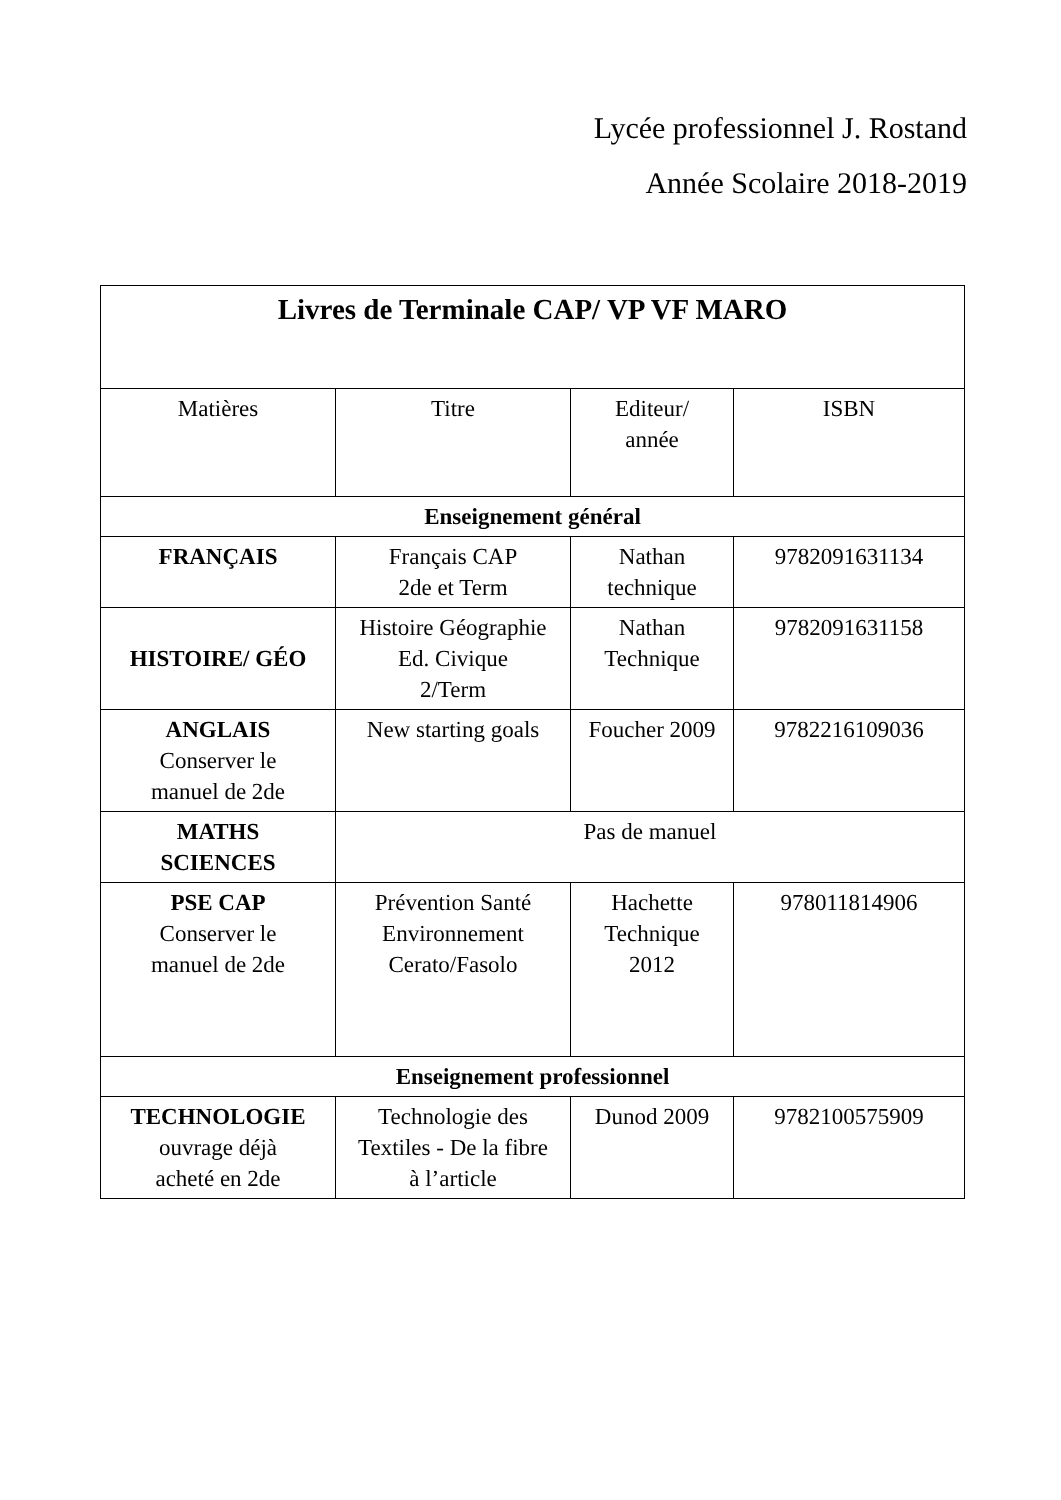Lycée professionnel J. Rostand
Année Scolaire 2018-2019
| Livres de Terminale CAP/ VP VF MARO | | | |
| --- | --- | --- | --- |
| Matières | Titre | Editeur/ année | ISBN |
| Enseignement général | | | |
| FRANÇAIS | Français CAP 2de et Term | Nathan technique | 9782091631134 |
| HISTOIRE/ GÉO | Histoire Géographie Ed. Civique 2/Term | Nathan Technique | 9782091631158 |
| ANGLAIS Conserver le manuel de 2de | New starting goals | Foucher 2009 | 9782216109036 |
| MATHS SCIENCES | Pas de manuel | | |
| PSE CAP Conserver le manuel de 2de | Prévention Santé Environnement Cerato/Fasolo | Hachette Technique 2012 | 978011814906 |
| Enseignement professionnel | | | |
| TECHNOLOGIE ouvrage déjà acheté en 2de | Technologie des Textiles - De la fibre à l’article | Dunod 2009 | 9782100575909 |